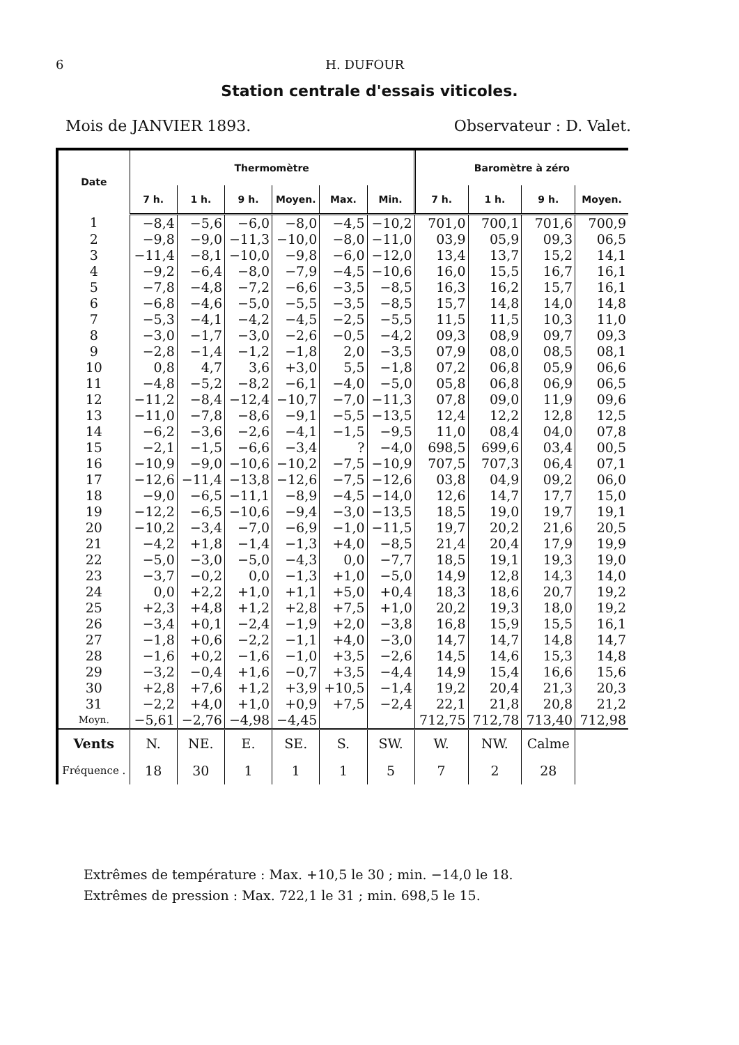6 H. DUFOUR
Station centrale d'essais viticoles.
Mois de JANVIER 1893. Observateur : D. Valet.
| Date | Thermomètre | | | | | | Baromètre à zéro | | | |
| --- | --- | --- | --- | --- | --- | --- | --- | --- | --- | --- |
| | 7 h. | 1 h. | 9 h. | Moyen. | Max. | Min. | 7 h. | 1 h. | 9 h. | Moyen. |
| 1 | −8,4 | −5,6 | −6,0 | −8,0 | −4,5 | −10,2 | 701,0 | 700,1 | 701,6 | 700,9 |
| 2 | −9,8 | −9,0 | −11,3 | −10,0 | −8,0 | −11,0 | 03,9 | 05,9 | 09,3 | 06,5 |
| 3 | −11,4 | −8,1 | −10,0 | −9,8 | −6,0 | −12,0 | 13,4 | 13,7 | 15,2 | 14,1 |
| 4 | −9,2 | −6,4 | −8,0 | −7,9 | −4,5 | −10,6 | 16,0 | 15,5 | 16,7 | 16,1 |
| 5 | −7,8 | −4,8 | −7,2 | −6,6 | −3,5 | −8,5 | 16,3 | 16,2 | 15,7 | 16,1 |
| 6 | −6,8 | −4,6 | −5,0 | −5,5 | −3,5 | −8,5 | 15,7 | 14,8 | 14,0 | 14,8 |
| 7 | −5,3 | −4,1 | −4,2 | −4,5 | −2,5 | −5,5 | 11,5 | 11,5 | 10,3 | 11,0 |
| 8 | −3,0 | −1,7 | −3,0 | −2,6 | −0,5 | −4,2 | 09,3 | 08,9 | 09,7 | 09,3 |
| 9 | −2,8 | −1,4 | −1,2 | −1,8 | 2,0 | −3,5 | 07,9 | 08,0 | 08,5 | 08,1 |
| 10 | 0,8 | 4,7 | 3,6 | +3,0 | 5,5 | −1,8 | 07,2 | 06,8 | 05,9 | 06,6 |
| 11 | −4,8 | −5,2 | −8,2 | −6,1 | −4,0 | −5,0 | 05,8 | 06,8 | 06,9 | 06,5 |
| 12 | −11,2 | −8,4 | −12,4 | −10,7 | −7,0 | −11,3 | 07,8 | 09,0 | 11,9 | 09,6 |
| 13 | −11,0 | −7,8 | −8,6 | −9,1 | −5,5 | −13,5 | 12,4 | 12,2 | 12,8 | 12,5 |
| 14 | −6,2 | −3,6 | −2,6 | −4,1 | −1,5 | −9,5 | 11,0 | 08,4 | 04,0 | 07,8 |
| 15 | −2,1 | −1,5 | −6,6 | −3,4 | ? | −4,0 | 698,5 | 699,6 | 03,4 | 00,5 |
| 16 | −10,9 | −9,0 | −10,6 | −10,2 | −7,5 | −10,9 | 707,5 | 707,3 | 06,4 | 07,1 |
| 17 | −12,6 | −11,4 | −13,8 | −12,6 | −7,5 | −12,6 | 03,8 | 04,9 | 09,2 | 06,0 |
| 18 | −9,0 | −6,5 | −11,1 | −8,9 | −4,5 | −14,0 | 12,6 | 14,7 | 17,7 | 15,0 |
| 19 | −12,2 | −6,5 | −10,6 | −9,4 | −3,0 | −13,5 | 18,5 | 19,0 | 19,7 | 19,1 |
| 20 | −10,2 | −3,4 | −7,0 | −6,9 | −1,0 | −11,5 | 19,7 | 20,2 | 21,6 | 20,5 |
| 21 | −4,2 | +1,8 | −1,4 | −1,3 | +4,0 | −8,5 | 21,4 | 20,4 | 17,9 | 19,9 |
| 22 | −5,0 | −3,0 | −5,0 | −4,3 | 0,0 | −7,7 | 18,5 | 19,1 | 19,3 | 19,0 |
| 23 | −3,7 | −0,2 | 0,0 | −1,3 | +1,0 | −5,0 | 14,9 | 12,8 | 14,3 | 14,0 |
| 24 | 0,0 | +2,2 | +1,0 | +1,1 | +5,0 | +0,4 | 18,3 | 18,6 | 20,7 | 19,2 |
| 25 | +2,3 | +4,8 | +1,2 | +2,8 | +7,5 | +1,0 | 20,2 | 19,3 | 18,0 | 19,2 |
| 26 | −3,4 | +0,1 | −2,4 | −1,9 | +2,0 | −3,8 | 16,8 | 15,9 | 15,5 | 16,1 |
| 27 | −1,8 | +0,6 | −2,2 | −1,1 | +4,0 | −3,0 | 14,7 | 14,7 | 14,8 | 14,7 |
| 28 | −1,6 | +0,2 | −1,6 | −1,0 | +3,5 | −2,6 | 14,5 | 14,6 | 15,3 | 14,8 |
| 29 | −3,2 | −0,4 | +1,6 | −0,7 | +3,5 | −4,4 | 14,9 | 15,4 | 16,6 | 15,6 |
| 30 | +2,8 | +7,6 | +1,2 | +3,9 | +10,5 | −1,4 | 19,2 | 20,4 | 21,3 | 20,3 |
| 31 | −2,2 | +4,0 | +1,0 | +0,9 | +7,5 | −2,4 | 22,1 | 21,8 | 20,8 | 21,2 |
| Moyn. | −5,61 | −2,76 | −4,98 | −4,45 | | | 712,75 | 712,78 | 713,40 | 712,98 |
| Vents | N. | NE. | E. | SE. | S. | SW. | W. | NW. | Calme | |
| Fréquence . | 18 | 30 | 1 | 1 | 1 | 5 | 7 | 2 | 28 | |
Extrêmes de température : Max. +10,5 le 30 ; min. −14,0 le 18.
Extrêmes de pression : Max. 722,1 le 31 ; min. 698,5 le 15.